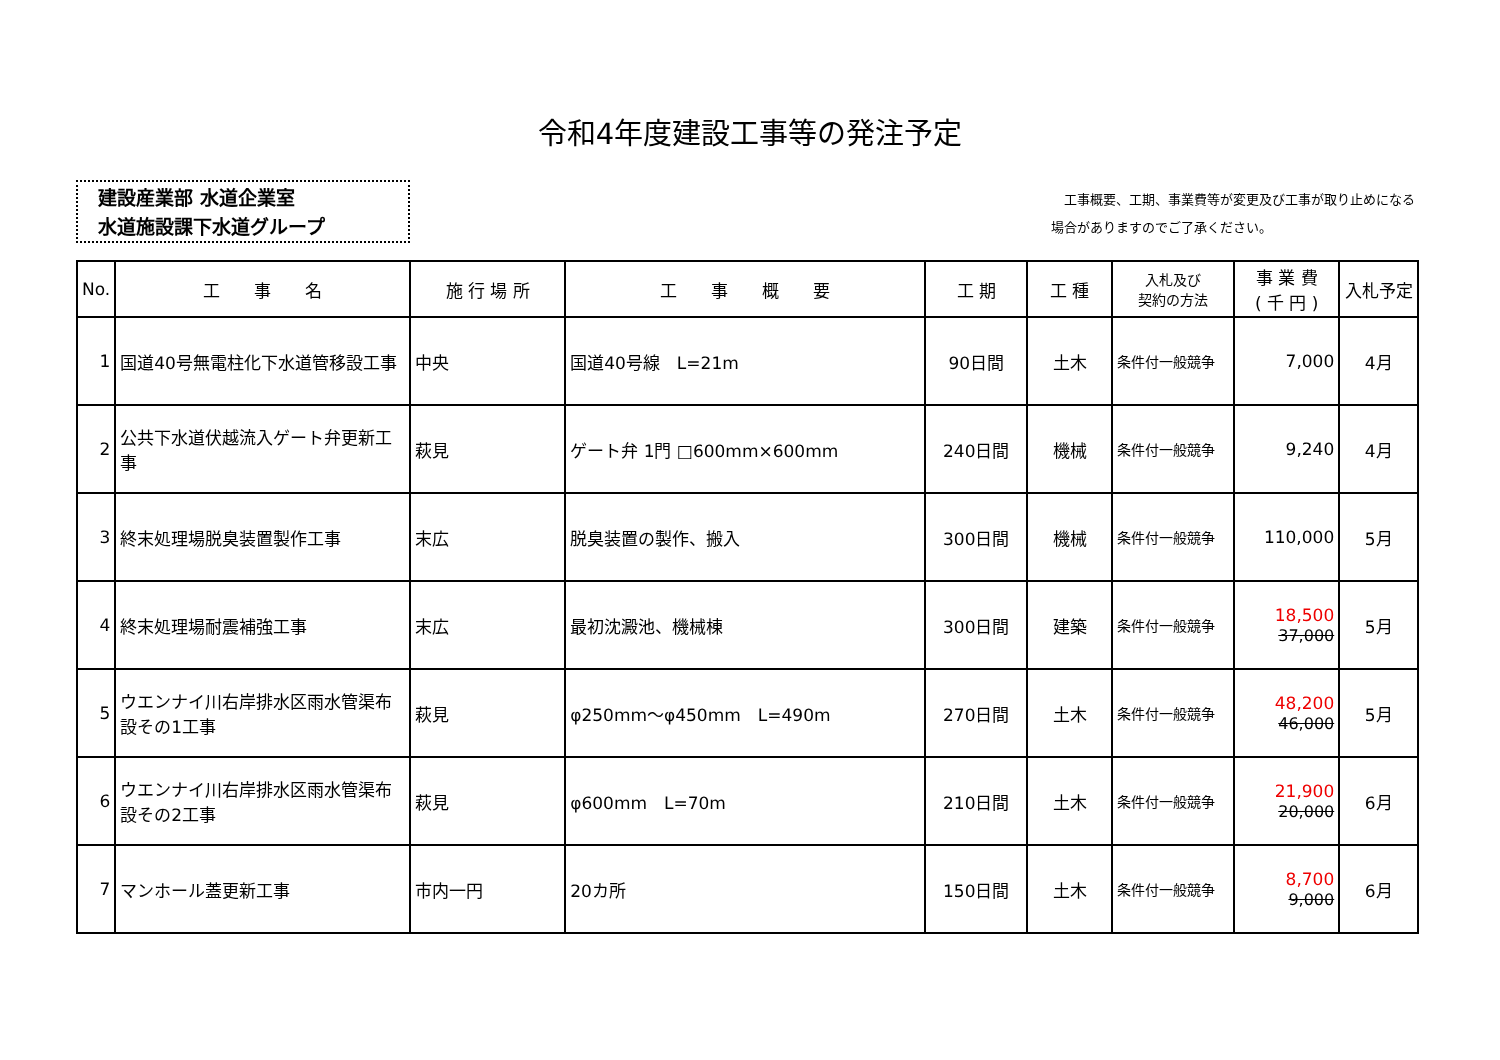令和4年度建設工事等の発注予定
建設産業部 水道企業室
水道施設課下水道グループ
　工事概要、工期、事業費等が変更及び工事が取り止めになる
場合がありますのでご了承ください。
| No. | 工 事 名 | 施 行 場 所 | 工 事 概 要 | 工 期 | 工 種 | 入札及び 契約の方法 | 事 業 費 ( 千 円 ) | 入札予定 |
| --- | --- | --- | --- | --- | --- | --- | --- | --- |
| 1 | 国道40号無電柱化下水道管移設工事 | 中央 | 国道40号線 L=21m | 90日間 | 土木 | 条件付一般競争 | 7,000 | 4月 |
| 2 | 公共下水道伏越流入ゲート弁更新工事 | 萩見 | ゲート弁 1門 □600mm×600mm | 240日間 | 機械 | 条件付一般競争 | 9,240 | 4月 |
| 3 | 終末処理場脱臭装置製作工事 | 末広 | 脱臭装置の製作、搬入 | 300日間 | 機械 | 条件付一般競争 | 110,000 | 5月 |
| 4 | 終末処理場耐震補強工事 | 末広 | 最初沈澱池、機械棟 | 300日間 | 建築 | 条件付一般競争 | 18,500 37,000 | 5月 |
| 5 | ウエンナイ川右岸排水区雨水管渠布設その1工事 | 萩見 | φ250mm～φ450mm L=490m | 270日間 | 土木 | 条件付一般競争 | 48,200 46,000 | 5月 |
| 6 | ウエンナイ川右岸排水区雨水管渠布設その2工事 | 萩見 | φ600mm L=70m | 210日間 | 土木 | 条件付一般競争 | 21,900 20,000 | 6月 |
| 7 | マンホール蓋更新工事 | 市内一円 | 20カ所 | 150日間 | 土木 | 条件付一般競争 | 8,700 9,000 | 6月 |